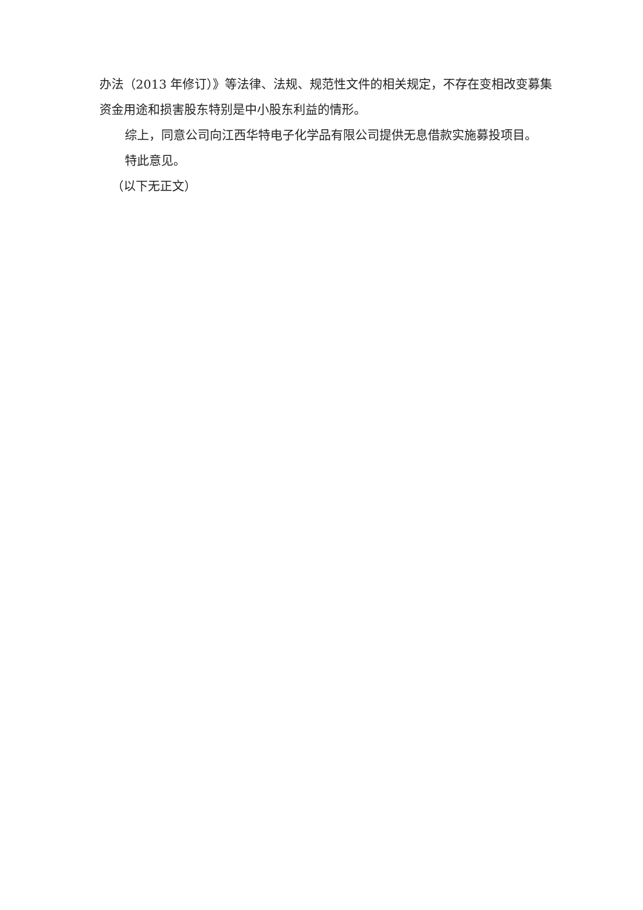办法（2013 年修订）》等法律、法规、规范性文件的相关规定，不存在变相改变募集资金用途和损害股东特别是中小股东利益的情形。
综上，同意公司向江西华特电子化学品有限公司提供无息借款实施募投项目。
特此意见。
（以下无正文）